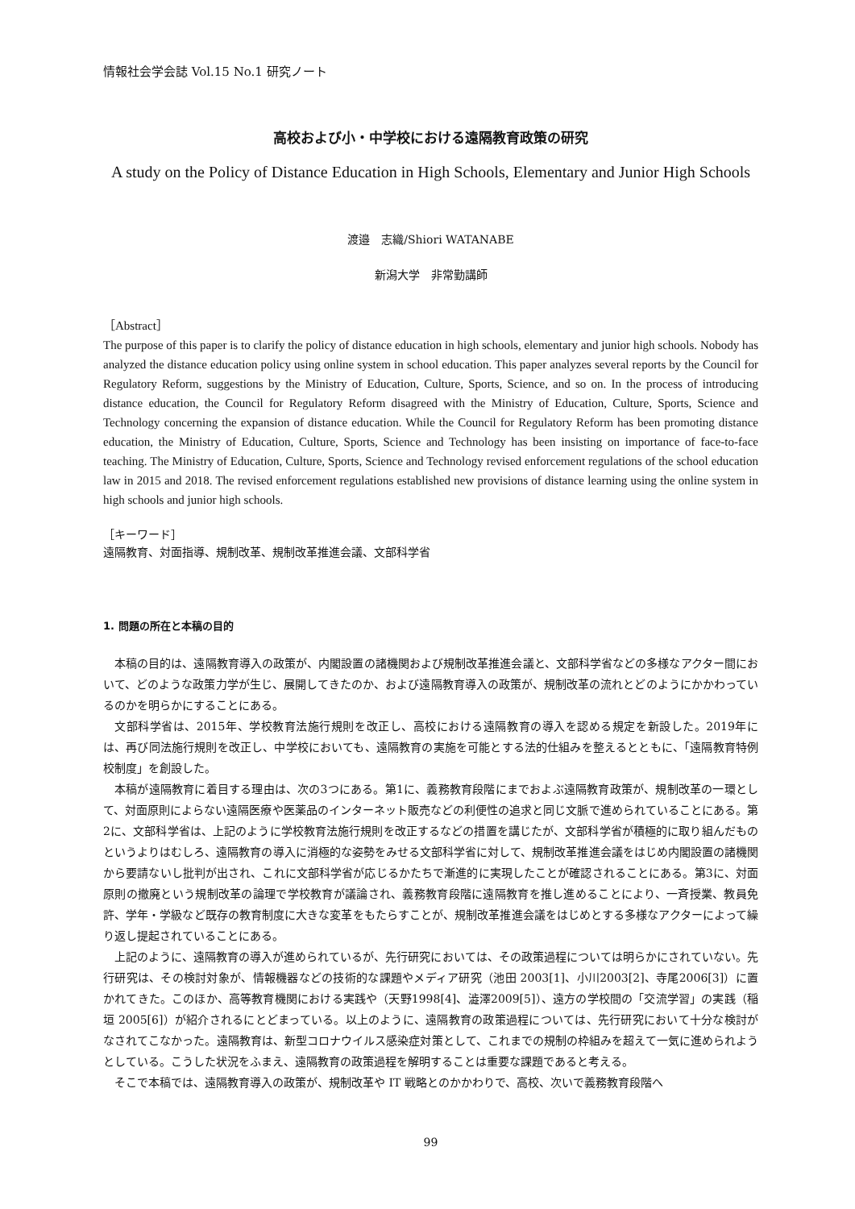情報社会学会誌 Vol.15 No.1 研究ノート
高校および小・中学校における遠隔教育政策の研究
A study on the Policy of Distance Education in High Schools, Elementary and Junior High Schools
渡邉　志織/Shiori WATANABE
新潟大学　非常勤講師
［Abstract］
The purpose of this paper is to clarify the policy of distance education in high schools, elementary and junior high schools. Nobody has analyzed the distance education policy using online system in school education. This paper analyzes several reports by the Council for Regulatory Reform, suggestions by the Ministry of Education, Culture, Sports, Science, and so on. In the process of introducing distance education, the Council for Regulatory Reform disagreed with the Ministry of Education, Culture, Sports, Science and Technology concerning the expansion of distance education. While the Council for Regulatory Reform has been promoting distance education, the Ministry of Education, Culture, Sports, Science and Technology has been insisting on importance of face-to-face teaching. The Ministry of Education, Culture, Sports, Science and Technology revised enforcement regulations of the school education law in 2015 and 2018. The revised enforcement regulations established new provisions of distance learning using the online system in high schools and junior high schools.
［キーワード］
遠隔教育、対面指導、規制改革、規制改革推進会議、文部科学省
1. 問題の所在と本稿の目的
本稿の目的は、遠隔教育導入の政策が、内閣設置の諸機関および規制改革推進会議と、文部科学省などの多様なアクター間において、どのような政策力学が生じ、展開してきたのか、および遠隔教育導入の政策が、規制改革の流れとどのようにかかわっているのかを明らかにすることにある。
文部科学省は、2015年、学校教育法施行規則を改正し、高校における遠隔教育の導入を認める規定を新設した。2019年には、再び同法施行規則を改正し、中学校においても、遠隔教育の実施を可能とする法的仕組みを整えるとともに、「遠隔教育特例校制度」を創設した。
本稿が遠隔教育に着目する理由は、次の3つにある。第1に、義務教育段階にまでおよぶ遠隔教育政策が、規制改革の一環として、対面原則によらない遠隔医療や医薬品のインターネット販売などの利便性の追求と同じ文脈で進められていることにある。第2に、文部科学省は、上記のように学校教育法施行規則を改正するなどの措置を講じたが、文部科学省が積極的に取り組んだものというよりはむしろ、遠隔教育の導入に消極的な姿勢をみせる文部科学省に対して、規制改革推進会議をはじめ内閣設置の諸機関から要請ないし批判が出され、これに文部科学省が応じるかたちで漸進的に実現したことが確認されることにある。第3に、対面原則の撤廃という規制改革の論理で学校教育が議論され、義務教育段階に遠隔教育を推し進めることにより、一斉授業、教員免許、学年・学級など既存の教育制度に大きな変革をもたらすことが、規制改革推進会議をはじめとする多様なアクターによって繰り返し提起されていることにある。
上記のように、遠隔教育の導入が進められているが、先行研究においては、その政策過程については明らかにされていない。先行研究は、その検討対象が、情報機器などの技術的な課題やメディア研究（池田 2003[1]、小川2003[2]、寺尾2006[3]）に置かれてきた。このほか、高等教育機関における実践や（天野1998[4]、澁澤2009[5]）、遠方の学校間の「交流学習」の実践（稲垣 2005[6]）が紹介されるにとどまっている。以上のように、遠隔教育の政策過程については、先行研究において十分な検討がなされてこなかった。遠隔教育は、新型コロナウイルス感染症対策として、これまでの規制の枠組みを超えて一気に進められようとしている。こうした状況をふまえ、遠隔教育の政策過程を解明することは重要な課題であると考える。
そこで本稿では、遠隔教育導入の政策が、規制改革や IT 戦略とのかかわりで、高校、次いで義務教育段階へ
99